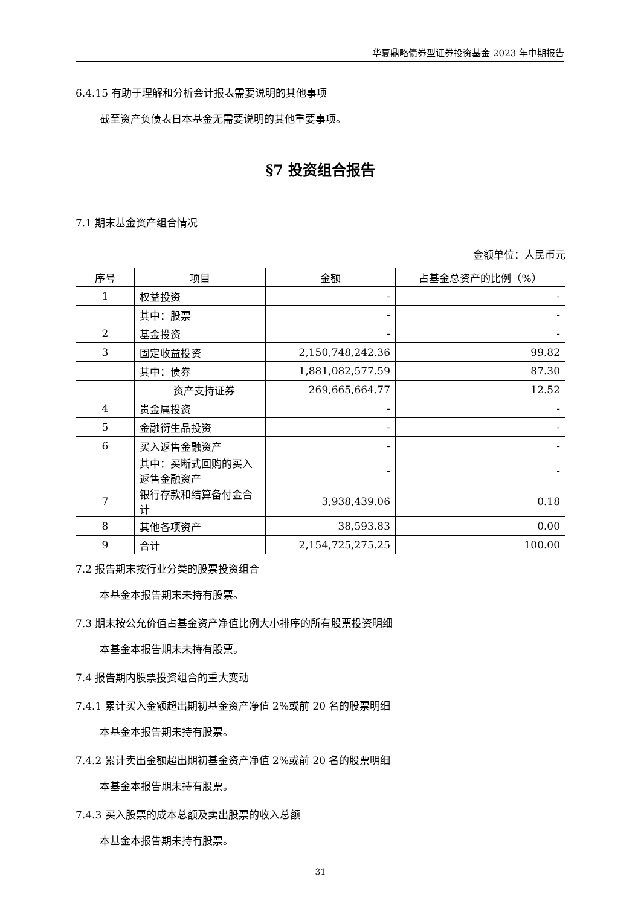华夏鼎略债券型证券投资基金 2023 年中期报告
6.4.15 有助于理解和分析会计报表需要说明的其他事项
截至资产负债表日本基金无需要说明的其他重要事项。
§7 投资组合报告
7.1 期末基金资产组合情况
金额单位：人民币元
| 序号 | 项目 | 金额 | 占基金总资产的比例（%） |
| --- | --- | --- | --- |
| 1 | 权益投资 | - | - |
| | 其中：股票 | - | - |
| 2 | 基金投资 | - | - |
| 3 | 固定收益投资 | 2,150,748,242.36 | 99.82 |
| | 其中：债券 | 1,881,082,577.59 | 87.30 |
| | 资产支持证券 | 269,665,664.77 | 12.52 |
| 4 | 贵金属投资 | - | - |
| 5 | 金融衍生品投资 | - | - |
| 6 | 买入返售金融资产 | - | - |
| | 其中：买断式回购的买入返售金融资产 | - | - |
| 7 | 银行存款和结算备付金合计 | 3,938,439.06 | 0.18 |
| 8 | 其他各项资产 | 38,593.83 | 0.00 |
| 9 | 合计 | 2,154,725,275.25 | 100.00 |
7.2 报告期末按行业分类的股票投资组合
本基金本报告期末未持有股票。
7.3 期末按公允价值占基金资产净值比例大小排序的所有股票投资明细
本基金本报告期末未持有股票。
7.4 报告期内股票投资组合的重大变动
7.4.1 累计买入金额超出期初基金资产净值 2%或前 20 名的股票明细
本基金本报告期未持有股票。
7.4.2 累计卖出金额超出期初基金资产净值 2%或前 20 名的股票明细
本基金本报告期未持有股票。
7.4.3 买入股票的成本总额及卖出股票的收入总额
本基金本报告期未持有股票。
31